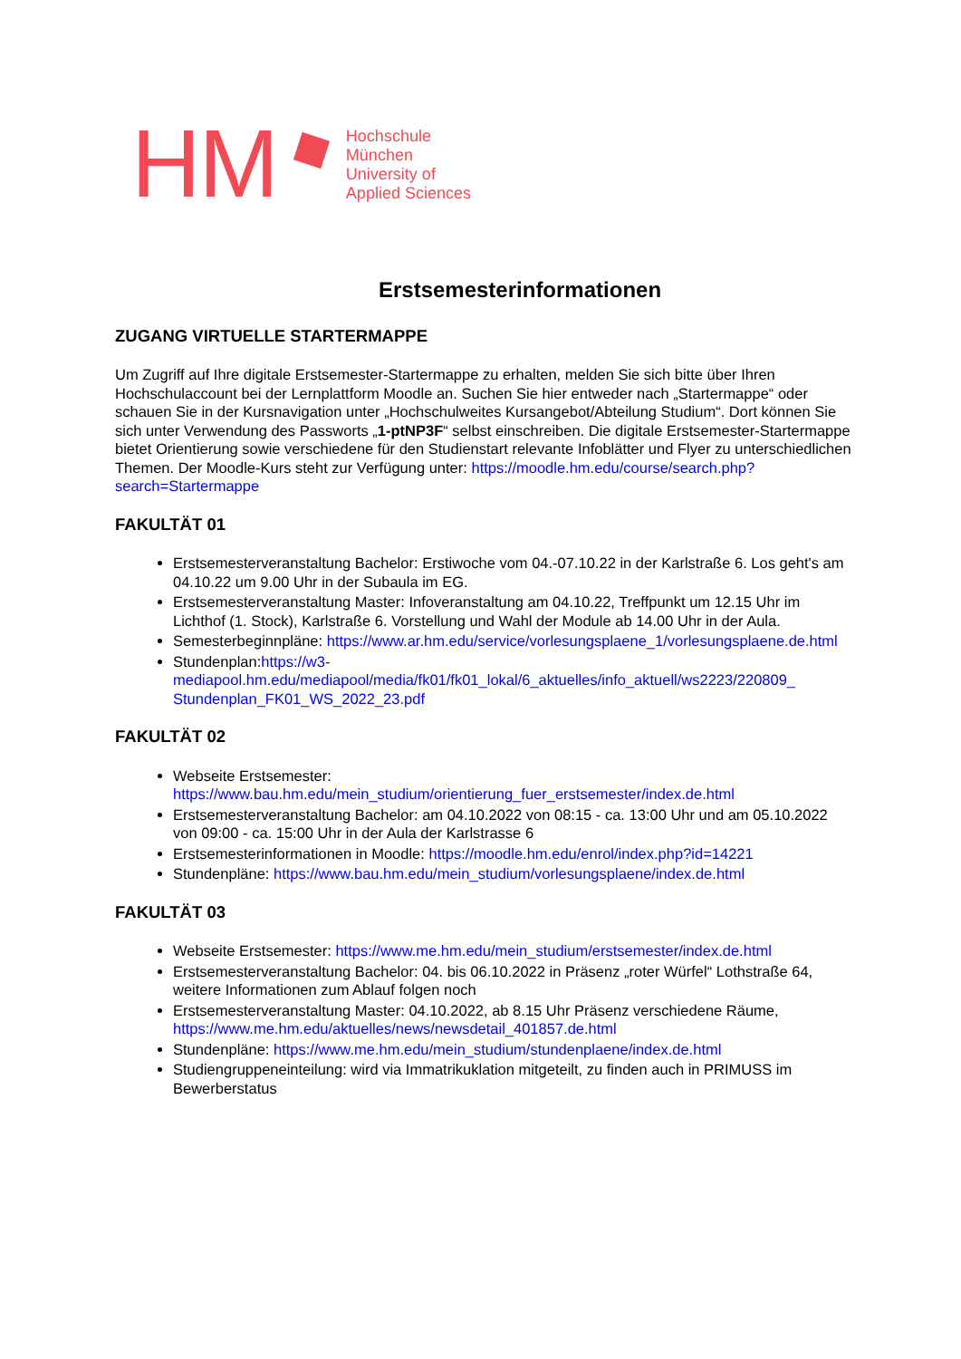HM
Hochschule
München
University of
Applied Sciences
Erstsemesterinformationen
ZUGANG VIRTUELLE STARTERMAPPE
Um Zugriff auf Ihre digitale Erstsemester-Startermappe zu erhalten, melden Sie sich bitte über Ihren Hochschulaccount bei der Lernplattform Moodle an. Suchen Sie hier entweder nach „Startermappe“ oder schauen Sie in der Kursnavigation unter „Hochschulweites Kursangebot/Abteilung Studium“. Dort können Sie sich unter Verwendung des Passworts „1-ptNP3F“ selbst einschreiben. Die digitale Erstsemester-Startermappe bietet Orientierung sowie verschiedene für den Studienstart relevante Infoblätter und Flyer zu unterschiedlichen Themen. Der Moodle-Kurs steht zur Verfügung unter: https://moodle.hm.edu/course/search.php?search=Startermappe
FAKULTÄT 01
Erstsemesterveranstaltung Bachelor: Erstiwoche vom 04.-07.10.22 in der Karlstraße 6. Los geht's am 04.10.22 um 9.00 Uhr in der Subaula im EG.
Erstsemesterveranstaltung Master: Infoveranstaltung am 04.10.22, Treffpunkt um 12.15 Uhr im Lichthof (1. Stock), Karlstraße 6. Vorstellung und Wahl der Module ab 14.00 Uhr in der Aula.
Semesterbeginnpläne: https://www.ar.hm.edu/service/vorlesungsplaene_1/vorlesungsplaene.de.html
Stundenplan:https://w3-mediapool.hm.edu/mediapool/media/fk01/fk01_lokal/6_aktuelles/info_aktuell/ws2223/220809_ Stundenplan_FK01_WS_2022_23.pdf
FAKULTÄT 02
Webseite Erstsemester: https://www.bau.hm.edu/mein_studium/orientierung_fuer_erstsemester/index.de.html
Erstsemesterveranstaltung Bachelor: am 04.10.2022 von 08:15 - ca. 13:00 Uhr und am 05.10.2022 von 09:00 - ca. 15:00 Uhr in der Aula der Karlstrasse 6
Erstsemesterinformationen in Moodle: https://moodle.hm.edu/enrol/index.php?id=14221
Stundenpläne: https://www.bau.hm.edu/mein_studium/vorlesungsplaene/index.de.html
FAKULTÄT 03
Webseite Erstsemester: https://www.me.hm.edu/mein_studium/erstsemester/index.de.html
Erstsemesterveranstaltung Bachelor: 04. bis 06.10.2022 in Präsenz „roter Würfel“ Lothstraße 64, weitere Informationen zum Ablauf folgen noch
Erstsemesterveranstaltung Master: 04.10.2022, ab 8.15 Uhr Präsenz verschiedene Räume, https://www.me.hm.edu/aktuelles/news/newsdetail_401857.de.html
Stundenpläne: https://www.me.hm.edu/mein_studium/stundenplaene/index.de.html
Studiengruppeneinteilung: wird via Immatrikuklation mitgeteilt, zu finden auch in PRIMUSS im Bewerberstatus